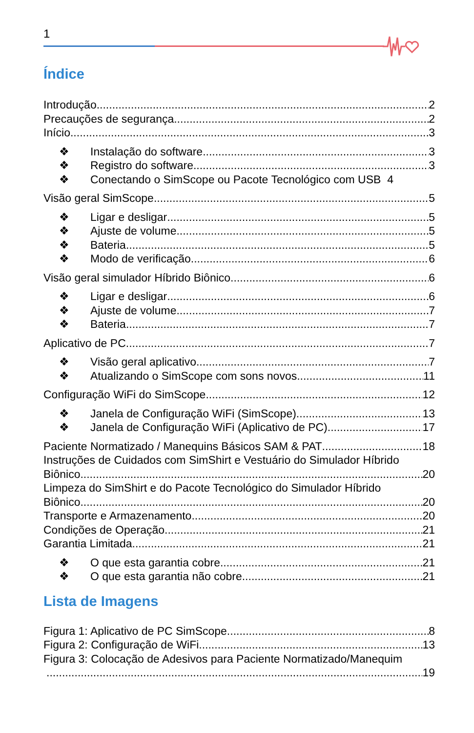1
Índice
Introdução 2
Precauções de segurança 2
Início 3
❖ Instalação do software 3
❖ Registro do software 3
❖ Conectando o SimScope ou Pacote Tecnológico com USB 4
Visão geral SimScope 5
❖ Ligar e desligar 5
❖ Ajuste de volume 5
❖ Bateria 5
❖ Modo de verificação 6
Visão geral simulador Híbrido Biônico 6
❖ Ligar e desligar 6
❖ Ajuste de volume 7
❖ Bateria 7
Aplicativo de PC 7
❖ Visão geral aplicativo 7
❖ Atualizando o SimScope com sons novos 11
Configuração WiFi do SimScope 12
❖ Janela de Configuração WiFi (SimScope) 13
❖ Janela de Configuração WiFi (Aplicativo de PC) 17
Paciente Normatizado / Manequins Básicos SAM & PAT 18
Instruções de Cuidados com SimShirt e Vestuário do Simulador Híbrido
Biônico 20
Limpeza do SimShirt e do Pacote Tecnológico do Simulador Híbrido
Biônico 20
Transporte e Armazenamento 20
Condições de Operação 21
Garantia Limitada 21
❖ O que esta garantia cobre 21
❖ O que esta garantia não cobre 21
Lista de Imagens
Figura 1: Aplicativo de PC SimScope 8
Figura 2: Configuração de WiFi 13
Figura 3: Colocação de Adesivos para Paciente Normatizado/Manequim
19